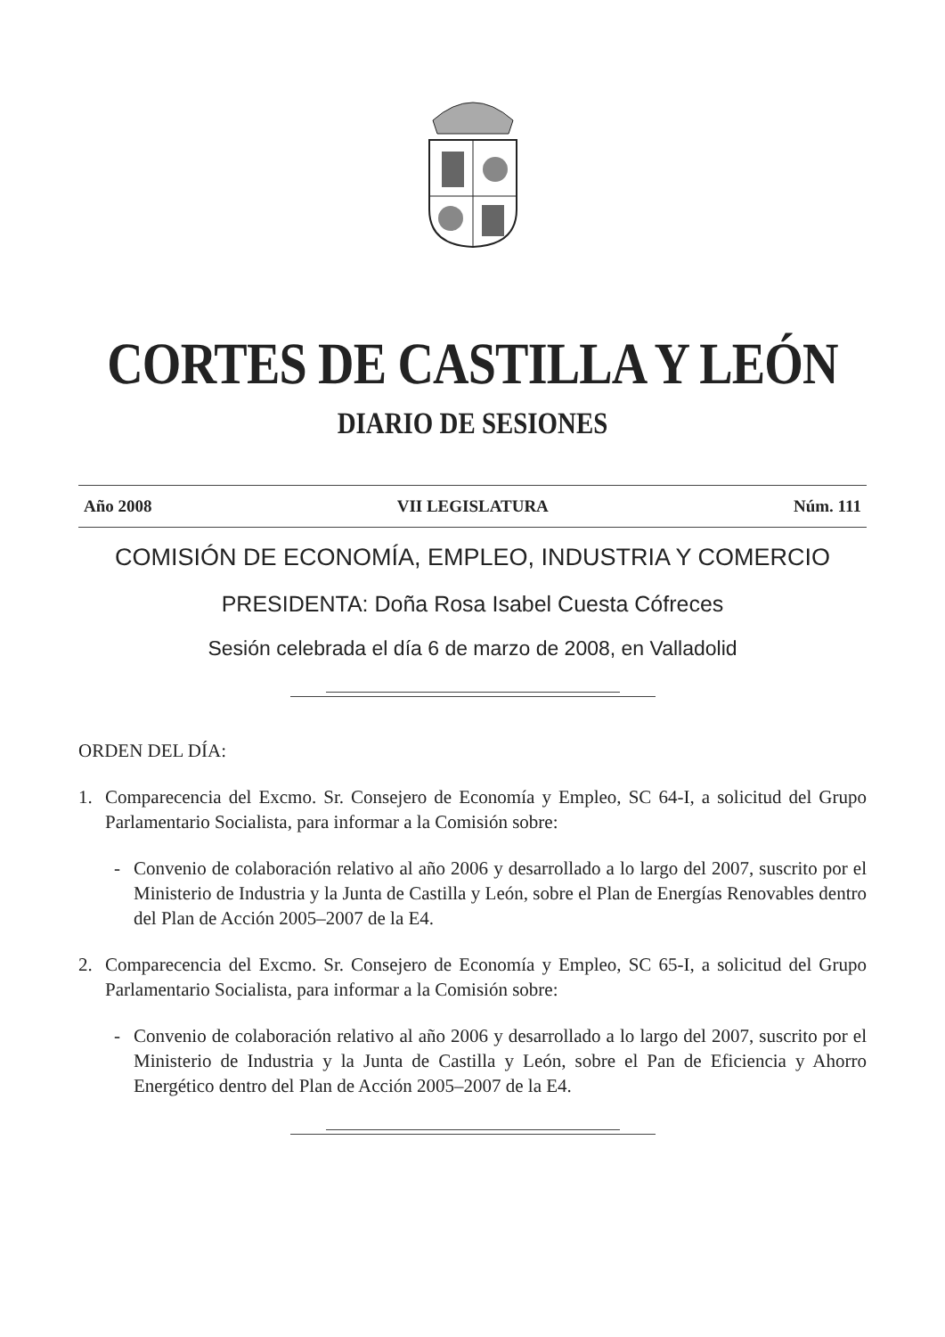CORTES DE CASTILLA Y LEÓN
DIARIO DE SESIONES
Año 2008 VII LEGISLATURA Núm. 111
COMISIÓN DE ECONOMÍA, EMPLEO, INDUSTRIA Y COMERCIO
PRESIDENTA: Doña Rosa Isabel Cuesta Cófreces
Sesión celebrada el día 6 de marzo de 2008, en Valladolid
ORDEN DEL DÍA:
1. Comparecencia del Excmo. Sr. Consejero de Economía y Empleo, SC 64-I, a solicitud del Grupo Parlamentario Socialista, para informar a la Comisión sobre:
- Convenio de colaboración relativo al año 2006 y desarrollado a lo largo del 2007, suscrito por el Ministerio de Industria y la Junta de Castilla y León, sobre el Plan de Energías Renovables dentro del Plan de Acción 2005–2007 de la E4.
2. Comparecencia del Excmo. Sr. Consejero de Economía y Empleo, SC 65-I, a solicitud del Grupo Parlamentario Socialista, para informar a la Comisión sobre:
- Convenio de colaboración relativo al año 2006 y desarrollado a lo largo del 2007, suscrito por el Ministerio de Industria y la Junta de Castilla y León, sobre el Pan de Eficiencia y Ahorro Energético dentro del Plan de Acción 2005–2007 de la E4.